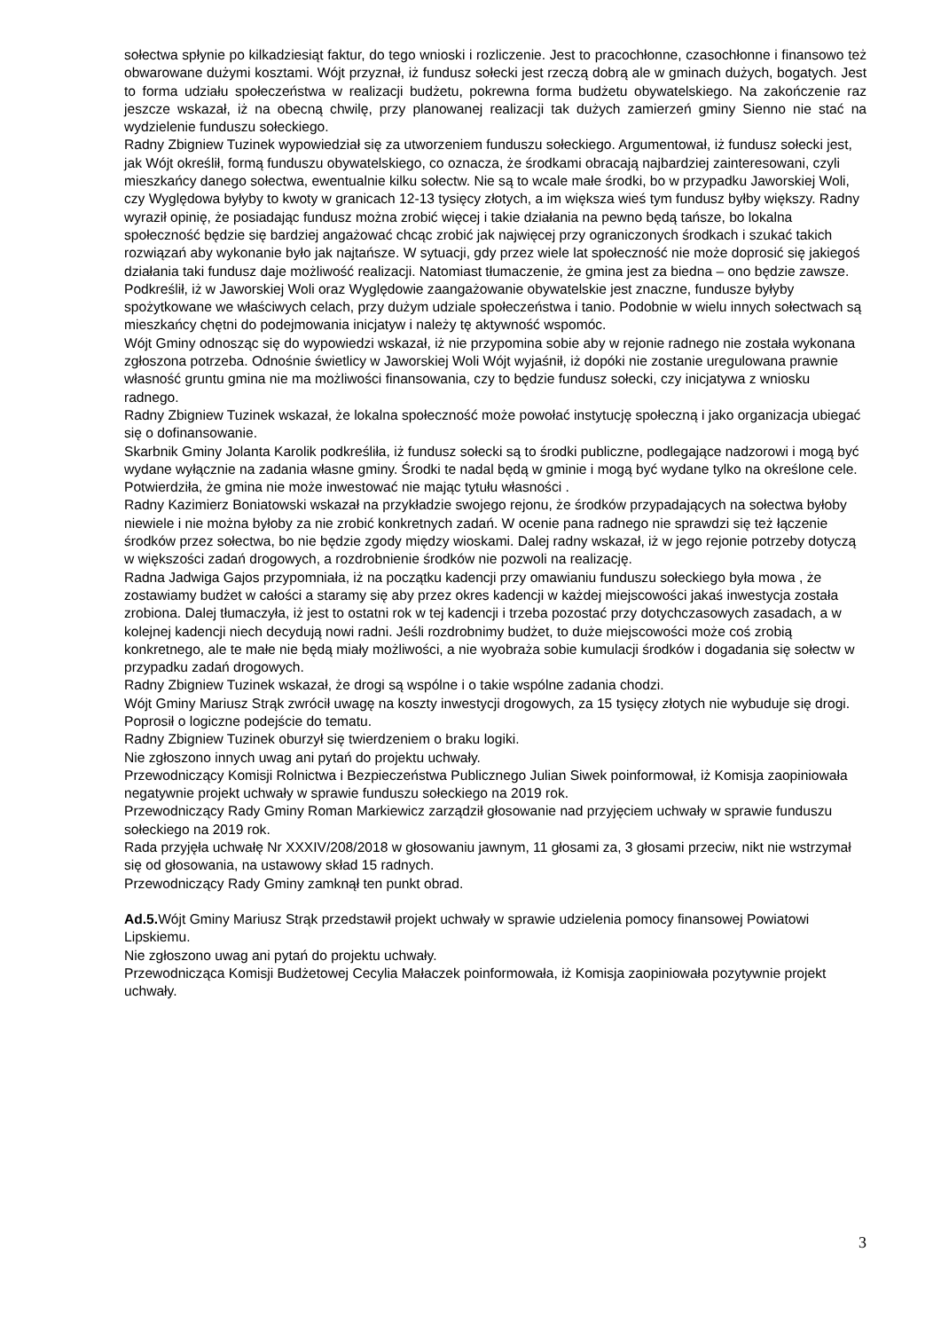sołectwa spłynie po kilkadziesiąt faktur, do tego wnioski i rozliczenie. Jest to pracochłonne, czasochłonne i finansowo też obwarowane dużymi kosztami. Wójt przyznał, iż fundusz sołecki jest rzeczą dobrą ale w gminach dużych, bogatych. Jest to forma udziału społeczeństwa w realizacji budżetu, pokrewna forma budżetu obywatelskiego. Na zakończenie raz jeszcze wskazał, iż na obecną chwilę, przy planowanej realizacji tak dużych zamierzeń gminy Sienno nie stać na wydzielenie funduszu sołeckiego.
Radny Zbigniew Tuzinek wypowiedział się za utworzeniem funduszu sołeckiego. Argumentował, iż fundusz sołecki jest, jak Wójt określił, formą funduszu obywatelskiego, co oznacza, że środkami obracają najbardziej zainteresowani, czyli mieszkańcy danego sołectwa, ewentualnie kilku sołectw. Nie są to wcale małe środki, bo w przypadku Jaworskiej Woli, czy Wyględowa byłyby to kwoty w granicach 12-13 tysięcy złotych, a im większa wieś tym fundusz byłby większy. Radny wyraził opinię, że posiadając fundusz można zrobić więcej i takie działania na pewno będą tańsze, bo lokalna społeczność będzie się bardziej angażować chcąc zrobić jak najwięcej przy ograniczonych środkach i szukać takich rozwiązań aby wykonanie było jak najtańsze. W sytuacji, gdy przez wiele lat społeczność nie może doprosić się jakiegoś działania taki fundusz daje możliwość realizacji. Natomiast tłumaczenie, że gmina jest za biedna – ono będzie zawsze. Podkreślił, iż w Jaworskiej Woli oraz Wyględowie zaangażowanie obywatelskie jest znaczne, fundusze byłyby spożytkowane we właściwych celach, przy dużym udziale społeczeństwa i tanio. Podobnie w wielu innych sołectwach są mieszkańcy chętni do podejmowania inicjatyw i należy tę aktywność wspomóc.
Wójt Gminy odnosząc się do wypowiedzi wskazał, iż nie przypomina sobie aby w rejonie radnego nie została wykonana zgłoszona potrzeba. Odnośnie świetlicy w Jaworskiej Woli Wójt wyjaśnił, iż dopóki nie zostanie uregulowana prawnie własność gruntu gmina nie ma możliwości finansowania, czy to będzie fundusz sołecki, czy inicjatywa z wniosku radnego.
Radny Zbigniew Tuzinek wskazał, że lokalna społeczność może powołać instytucję społeczną i jako organizacja ubiegać się o dofinansowanie.
Skarbnik Gminy Jolanta Karolik podkreśliła, iż fundusz sołecki są to środki publiczne, podlegające nadzorowi i mogą być wydane wyłącznie na zadania własne gminy. Środki te nadal będą w gminie i mogą być wydane tylko na określone cele. Potwierdziła, że gmina nie może inwestować nie mając tytułu własności .
Radny Kazimierz Boniatowski wskazał na przykładzie swojego rejonu, że środków przypadających na sołectwa byłoby niewiele i nie można byłoby za nie zrobić konkretnych zadań. W ocenie pana radnego nie sprawdzi się też łączenie środków przez sołectwa, bo nie będzie zgody między wioskami. Dalej radny wskazał, iż w jego rejonie potrzeby dotyczą w większości zadań drogowych, a rozdrobnienie środków nie pozwoli na realizację.
Radna Jadwiga Gajos przypomniała, iż na początku kadencji przy omawianiu funduszu sołeckiego była mowa , że zostawiamy budżet w całości a staramy się aby przez okres kadencji w każdej miejscowości jakaś inwestycja została zrobiona. Dalej tłumaczyła, iż jest to ostatni rok w tej kadencji i trzeba pozostać przy dotychczasowych zasadach, a w kolejnej kadencji niech decydują nowi radni. Jeśli rozdrobnimy budżet, to duże miejscowości może coś zrobią konkretnego, ale te małe nie będą miały możliwości, a nie wyobraża sobie kumulacji środków i dogadania się sołectw w przypadku zadań drogowych.
Radny Zbigniew Tuzinek wskazał, że drogi są wspólne i o takie wspólne zadania chodzi.
Wójt Gminy Mariusz Strąk zwrócił uwagę na koszty inwestycji drogowych, za 15 tysięcy złotych nie wybuduje się drogi. Poprosił o logiczne podejście do tematu.
Radny Zbigniew Tuzinek oburzył się twierdzeniem o braku logiki.
Nie zgłoszono innych uwag ani pytań do projektu uchwały.
Przewodniczący Komisji Rolnictwa i Bezpieczeństwa Publicznego Julian Siwek poinformował, iż Komisja zaopiniowała negatywnie projekt uchwały w sprawie funduszu sołeckiego na 2019 rok.
Przewodniczący Rady Gminy Roman Markiewicz zarządził głosowanie nad przyjęciem uchwały w sprawie funduszu sołeckiego na 2019 rok.
Rada przyjęła uchwałę Nr XXXIV/208/2018 w głosowaniu jawnym, 11 głosami za, 3 głosami przeciw, nikt nie wstrzymał się od głosowania, na ustawowy skład 15 radnych.
Przewodniczący Rady Gminy zamknął ten punkt obrad.
Ad.5. Wójt Gminy Mariusz Strąk przedstawił projekt uchwały w sprawie udzielenia pomocy finansowej Powiatowi Lipskiemu.
Nie zgłoszono uwag ani pytań do projektu uchwały.
Przewodnicząca Komisji Budżetowej Cecylia Małaczek poinformowała, iż Komisja zaopiniowała pozytywnie projekt uchwały.
3